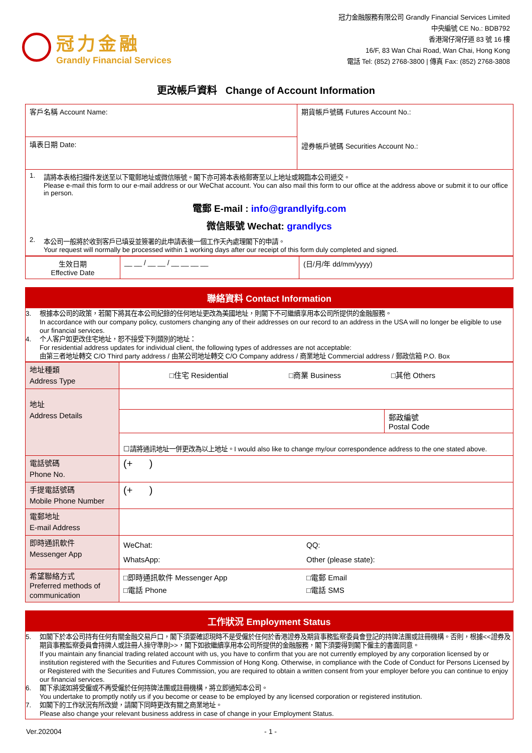冠力金融
Grandly Financial Services
冠力金融服務有限公司 Grandly Financial Services Limited
中央編號 CE No.: BDB792
香港灣仔灣仔道 83 號 16 樓
16/F, 83 Wan Chai Road, Wan Chai, Hong Kong
電話 Tel: (852) 2768-3800 | 傳真 Fax: (852) 2768-3808
更改帳戶資料 Change of Account Information
| 客戶名稱 Account Name: | 期貨帳戶號碼 Futures Account No.: 證券帳戶號碼 Securities Account No.: |
| 填表日期 Date: | |
| 1. 請將本表格扫描件发送至以下電郵地址或微信賬號。閣下亦可將本表格郵寄至以上地址或親臨本公司遞交。 Please e-mail this form to our e-mail address or our WeChat account. You can also mail this form to our office at the address above or submit it to our office in person. 電郵 E-mail : info@grandlyifg.com 微信賬號 Wechat: grandlycs 2. 本公司一般將於收到客戶已填妥並簽署的此申請表後一個工作天內處理閣下的申請。 Your request will normally be processed within 1 working days after our receipt of this form duly completed and signed. | |
| 生效日期 Effective Date | __ __ / __ __ / __ __ __ __ | (日/月/年 dd/mm/yyyy) |
聯絡資料 Contact Information
3. 根據本公司的政策，若閣下將其在本公司紀錄的任何地址更改為美國地址，則閣下不可繼續享用本公司所提供的金融服務。
In accordance with our company policy, customers changing any of their addresses on our record to an address in the USA will no longer be eligible to use our financial services.
4. 个人客户如更改住宅地址，恕不接受下列類別的地址：
For residential address updates for individual client, the following types of addresses are not acceptable:
由第三者地址轉交 C/O Third party address / 由某公司地址轉交 C/O Company address / 商業地址 Commercial address / 郵政信箱 P.O. Box
| 地址種類 Address Type | □住宅 Residential □商業 Business □其他 Others | |
| 地址 Address Details | | |
| | | 郵政編號 Postal Code |
| | ☐請將通訊地址一併更改為以上地址。I would also like to change my/our correspondence address to the one stated above. | |
| 電話號碼 Phone No. | (+ ) | |
| 手提電話號碼 Mobile Phone Number | (+ ) | |
| 電郵地址 E-mail Address | | |
| 即時通訊軟件 Messenger App | WeChat: WhatsApp: QQ: Other (please state): | |
| 希望聯絡方式 Preferred methods of communication | □即時通訊軟件 Messenger App □電話 Phone □電郵 Email □電話 SMS | |
工作狀況 Employment Status
5. 如閣下於本公司持有任何有關金融交易戶口，閣下須要確認現時不是受僱於任何於香港證券及期貨事務監察委員會登記的持牌法團或註冊機構。否則，根據<<證券及期貨事務監察委員會持牌人或註冊人操守準則>>，閣下如欲繼續享用本公司所提供的金融服務，閣下須要得到閣下僱主的書面同意。
If you maintain any financial trading related account with us, you have to confirm that you are not currently employed by any corporation licensed by or institution registered with the Securities and Futures Commission of Hong Kong. Otherwise, in compliance with the Code of Conduct for Persons Licensed by or Registered with the Securities and Futures Commission, you are required to obtain a written consent from your employer before you can continue to enjoy our financial services.
6. 閣下承諾如將受僱或不再受僱於任何持牌法團或註冊機構，將立即通知本公司。
You undertake to promptly notify us if you become or cease to be employed by any licensed corporation or registered institution.
7. 如閣下的工作狀況有所改變，請閣下同時更改有關之商業地址。
Please also change your relevant business address in case of change in your Employment Status.
Ver.202004 - 1 -